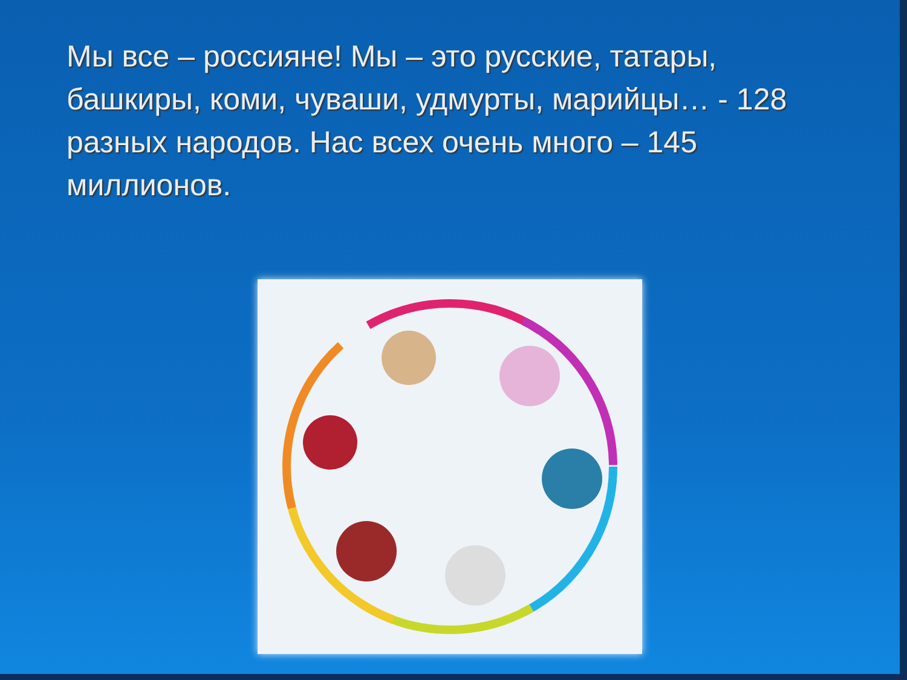Мы все – россияне! Мы – это русские, татары, башкиры, коми, чуваши, удмурты, марийцы… - 128 разных народов. Нас всех очень много – 145 миллионов.